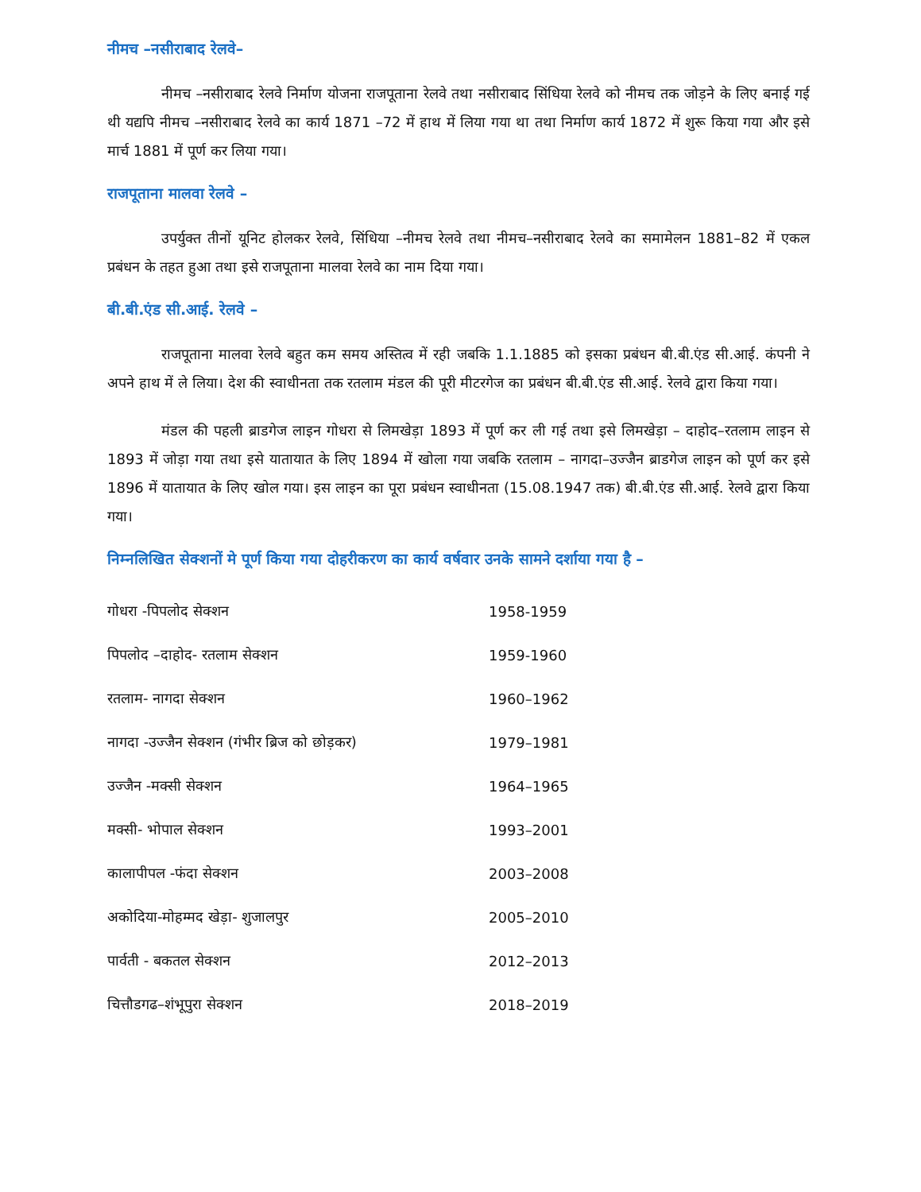नीमच –नसीराबाद रेलवे–
नीमच –नसीराबाद रेलवे निर्माण योजना राजपूताना रेलवे तथा नसीराबाद सिंधिया रेलवे को नीमच तक जोड़ने के लिए बनाई गई थी यद्यपि नीमच –नसीराबाद रेलवे का कार्य 1871 –72 में हाथ में लिया गया था तथा निर्माण कार्य 1872 में शुरू किया गया और इसे मार्च 1881 में पूर्ण कर लिया गया।
राजपूताना मालवा रेलवे –
उपर्युक्त तीनों यूनिट होलकर रेलवे, सिंधिया –नीमच रेलवे तथा नीमच–नसीराबाद रेलवे का समामेलन 1881–82 में एकल प्रबंधन के तहत हुआ तथा इसे राजपूताना मालवा रेलवे का नाम दिया गया।
बी.बी.एंड सी.आई. रेलवे –
राजपूताना मालवा रेलवे बहुत कम समय अस्तित्व में रही जबकि 1.1.1885 को इसका प्रबंधन बी.बी.एंड सी.आई. कंपनी ने अपने हाथ में ले लिया। देश की स्वाधीनता तक रतलाम मंडल की पूरी मीटरगेज का प्रबंधन बी.बी.एंड सी.आई. रेलवे द्वारा किया गया।
मंडल की पहली ब्राडगेज लाइन गोधरा से लिमखेड़ा 1893 में पूर्ण कर ली गई तथा इसे लिमखेड़ा – दाहोद–रतलाम लाइन से 1893 में जोड़ा गया तथा इसे यातायात के लिए 1894 में खोला गया जबकि रतलाम – नागदा–उज्जैन ब्राडगेज लाइन को पूर्ण कर इसे 1896 में यातायात के लिए खोल गया। इस लाइन का पूरा प्रबंधन स्वाधीनता (15.08.1947 तक) बी.बी.एंड सी.आई. रेलवे द्वारा किया गया।
निम्नलिखित सेक्शनों मे पूर्ण किया गया दोहरीकरण का कार्य वर्षवार उनके सामने दर्शाया गया है –
| गोधरा -पिपलोद सेक्शन | 1958-1959 |
| पिपलोद –दाहोद- रतलाम सेक्शन | 1959-1960 |
| रतलाम- नागदा सेक्शन | 1960–1962 |
| नागदा -उज्जैन सेक्शन (गंभीर ब्रिज को छोड़कर) | 1979–1981 |
| उज्जैन -मक्सी सेक्शन | 1964–1965 |
| मक्सी- भोपाल सेक्शन | 1993–2001 |
| कालापीपल -फंदा सेक्शन | 2003–2008 |
| अकोदिया-मोहम्मद खेड़ा- शुजालपुर | 2005–2010 |
| पार्वती - बकतल सेक्शन | 2012–2013 |
| चित्तौडगढ–शंभूपुरा सेक्शन | 2018–2019 |